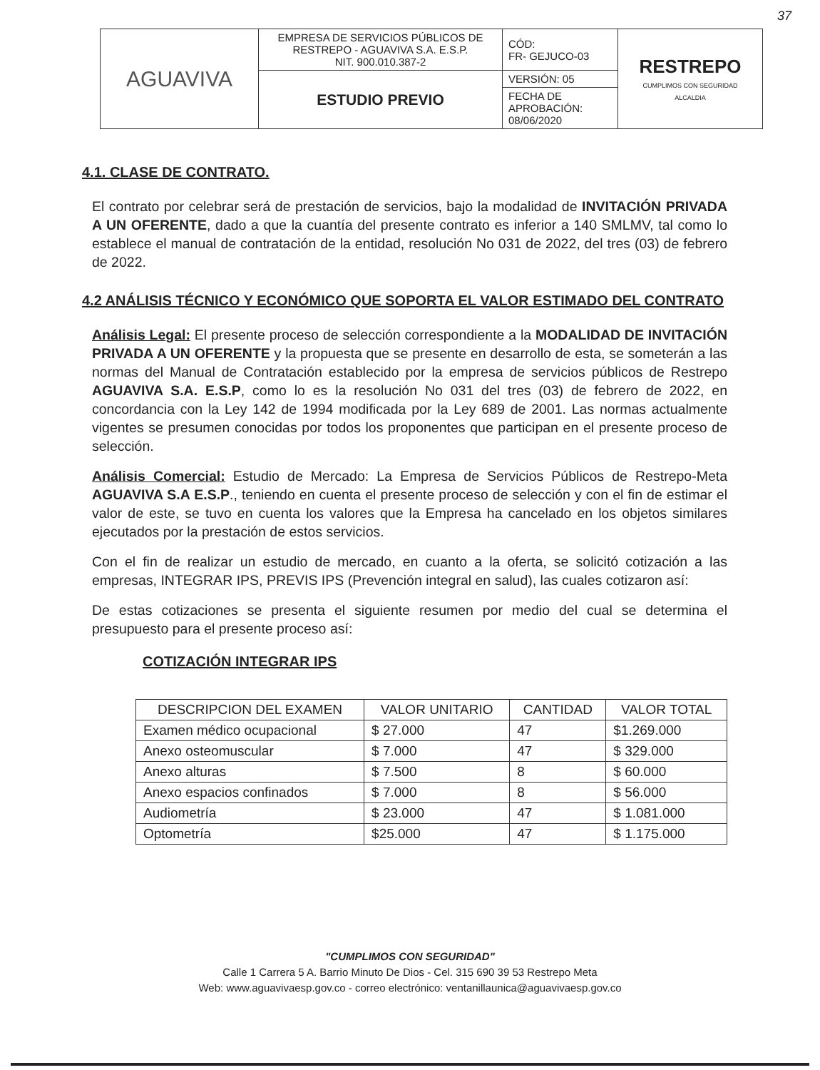37
| AGUAVIVA | EMPRESA DE SERVICIOS PÚBLICOS DE RESTREPO - AGUAVIVA S.A. E.S.P. NIT. 900.010.387-2 | CÓD: FR- GEJUCO-03 | RESTREPO CUMPLIMOS CON SEGURIDAD ALCALDIA |
| | ESTUDIO PREVIO | VERSIÓN: 05 | |
| | | FECHA DE APROBACIÓN: 08/06/2020 | |
4.1. CLASE DE CONTRATO.
El contrato por celebrar será de prestación de servicios, bajo la modalidad de INVITACIÓN PRIVADA A UN OFERENTE, dado a que la cuantía del presente contrato es inferior a 140 SMLMV, tal como lo establece el manual de contratación de la entidad, resolución No 031 de 2022, del tres (03) de febrero de 2022.
4.2 ANÁLISIS TÉCNICO Y ECONÓMICO QUE SOPORTA EL VALOR ESTIMADO DEL CONTRATO
Análisis Legal: El presente proceso de selección correspondiente a la MODALIDAD DE INVITACIÓN PRIVADA A UN OFERENTE y la propuesta que se presente en desarrollo de esta, se someterán a las normas del Manual de Contratación establecido por la empresa de servicios públicos de Restrepo AGUAVIVA S.A. E.S.P, como lo es la resolución No 031 del tres (03) de febrero de 2022, en concordancia con la Ley 142 de 1994 modificada por la Ley 689 de 2001. Las normas actualmente vigentes se presumen conocidas por todos los proponentes que participan en el presente proceso de selección.
Análisis Comercial: Estudio de Mercado: La Empresa de Servicios Públicos de Restrepo-Meta AGUAVIVA S.A E.S.P., teniendo en cuenta el presente proceso de selección y con el fin de estimar el valor de este, se tuvo en cuenta los valores que la Empresa ha cancelado en los objetos similares ejecutados por la prestación de estos servicios.
Con el fin de realizar un estudio de mercado, en cuanto a la oferta, se solicitó cotización a las empresas, INTEGRAR IPS, PREVIS IPS (Prevención integral en salud), las cuales cotizaron así:
De estas cotizaciones se presenta el siguiente resumen por medio del cual se determina el presupuesto para el presente proceso así:
COTIZACIÓN INTEGRAR IPS
| DESCRIPCION DEL EXAMEN | VALOR UNITARIO | CANTIDAD | VALOR TOTAL |
| --- | --- | --- | --- |
| Examen médico ocupacional | $ 27.000 | 47 | $1.269.000 |
| Anexo osteomuscular | $ 7.000 | 47 | $ 329.000 |
| Anexo alturas | $ 7.500 | 8 | $ 60.000 |
| Anexo espacios confinados | $ 7.000 | 8 | $ 56.000 |
| Audiometría | $ 23.000 | 47 | $ 1.081.000 |
| Optometría | $25.000 | 47 | $ 1.175.000 |
"CUMPLIMOS CON SEGURIDAD"
Calle 1 Carrera 5 A. Barrio Minuto De Dios - Cel. 315 690 39 53 Restrepo Meta
Web: www.aguavivaesp.gov.co - correo electrónico: ventanillaunica@aguavivaesp.gov.co